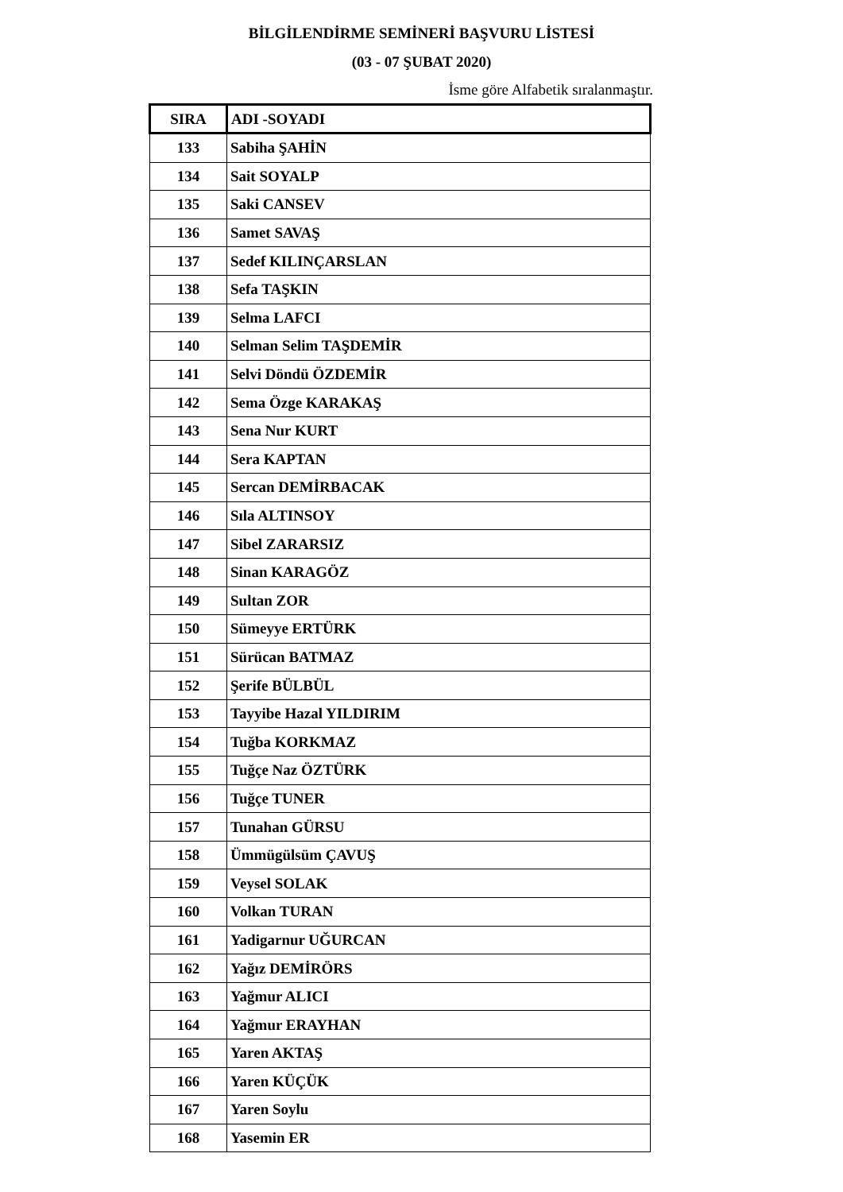BİLGİLENDİRME SEMİNERİ BAŞVURU LİSTESİ
(03 - 07 ŞUBAT 2020)
İsme göre Alfabetik sıralanmaştır.
| SIRA | ADI -SOYADI |
| --- | --- |
| 133 | Sabiha ŞAHİN |
| 134 | Sait SOYALP |
| 135 | Saki CANSEV |
| 136 | Samet SAVAŞ |
| 137 | Sedef KILINÇARSLAN |
| 138 | Sefa TAŞKIN |
| 139 | Selma LAFCI |
| 140 | Selman Selim TAŞDEMİR |
| 141 | Selvi Döndü ÖZDEMİR |
| 142 | Sema Özge KARAKAŞ |
| 143 | Sena Nur KURT |
| 144 | Sera KAPTAN |
| 145 | Sercan DEMİRBACAK |
| 146 | Sıla ALTINSOY |
| 147 | Sibel ZARARSIZ |
| 148 | Sinan KARAGÖZ |
| 149 | Sultan ZOR |
| 150 | Sümeyye ERTÜRK |
| 151 | Sürücan BATMAZ |
| 152 | Şerife BÜLBÜL |
| 153 | Tayyibe Hazal YILDIRIM |
| 154 | Tuğba KORKMAZ |
| 155 | Tuğçe Naz ÖZTÜRK |
| 156 | Tuğçe TUNER |
| 157 | Tunahan GÜRSU |
| 158 | Ümmügülsüm ÇAVUŞ |
| 159 | Veysel SOLAK |
| 160 | Volkan TURAN |
| 161 | Yadigarnur UĞURCAN |
| 162 | Yağız DEMİRÖRS |
| 163 | Yağmur ALICI |
| 164 | Yağmur ERAYHAN |
| 165 | Yaren AKTAŞ |
| 166 | Yaren KÜÇÜK |
| 167 | Yaren Soylu |
| 168 | Yasemin ER |